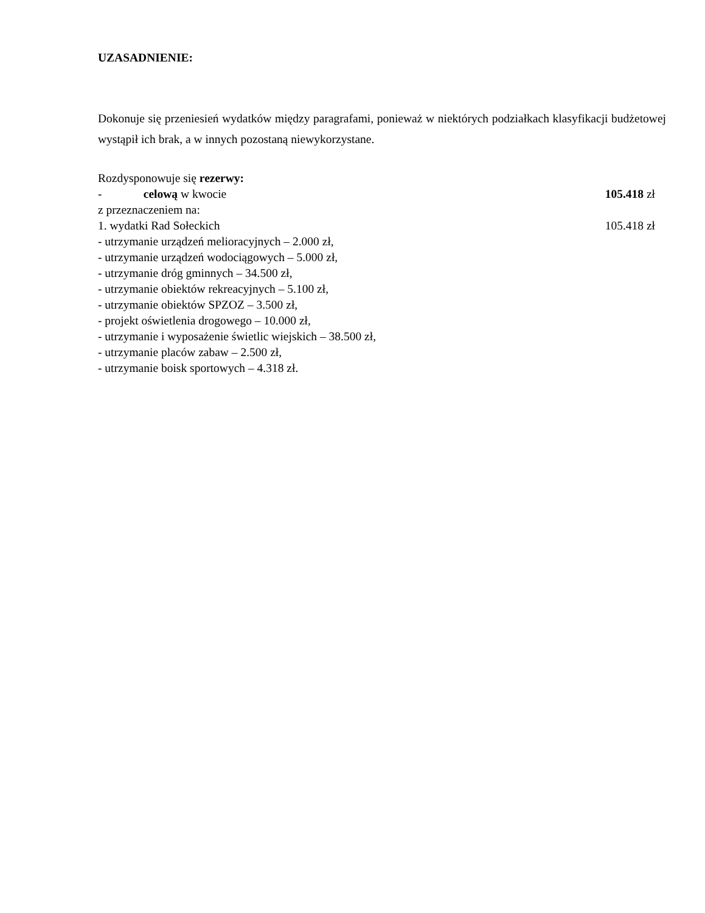UZASADNIENIE:
Dokonuje się przeniesień wydatków między paragrafami, ponieważ w niektórych podziałkach klasyfikacji budżetowej wystąpił ich brak, a w innych pozostaną niewykorzystane.
Rozdysponowuje się rezerwy:
- celową w kwocie 105.418 zł
z przeznaczeniem na:
1. wydatki Rad Sołeckich 105.418 zł
- utrzymanie urządzeń melioracyjnych – 2.000 zł,
- utrzymanie urządzeń wodociągowych – 5.000 zł,
- utrzymanie dróg gminnych – 34.500 zł,
- utrzymanie obiektów rekreacyjnych – 5.100 zł,
- utrzymanie obiektów SPZOZ – 3.500 zł,
- projekt oświetlenia drogowego – 10.000 zł,
- utrzymanie i wyposażenie świetlic wiejskich – 38.500 zł,
- utrzymanie placów zabaw – 2.500 zł,
- utrzymanie boisk sportowych – 4.318 zł.